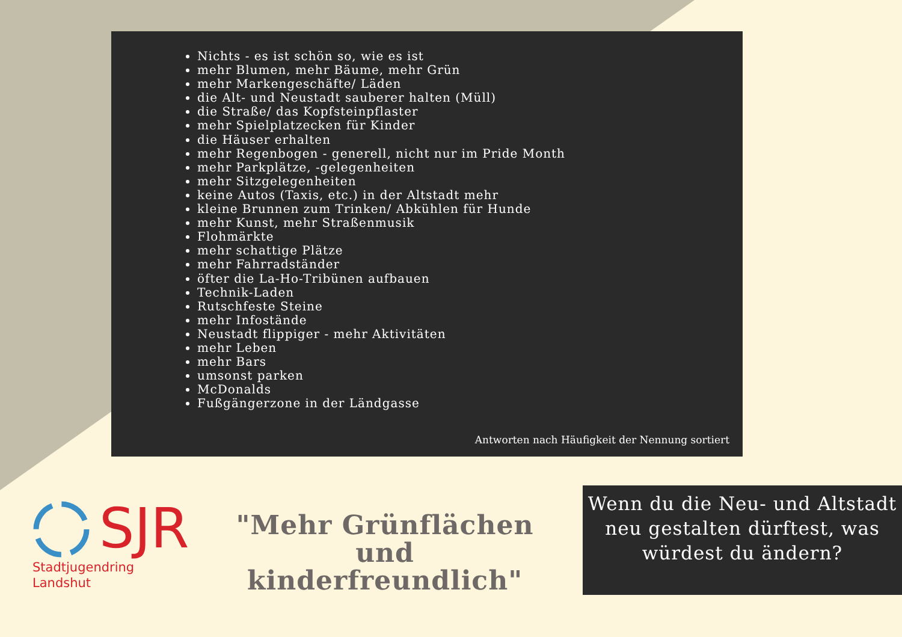Nichts - es ist schön so, wie es ist
mehr Blumen, mehr Bäume, mehr Grün
mehr Markengeschäfte/ Läden
die Alt- und Neustadt sauberer halten (Müll)
die Straße/ das Kopfsteinpflaster
mehr Spielplatzecken für Kinder
die Häuser erhalten
mehr Regenbogen - generell, nicht nur im Pride Month
mehr Parkplätze, -gelegenheiten
mehr Sitzgelegenheiten
keine Autos (Taxis, etc.) in der Altstadt mehr
kleine Brunnen zum Trinken/ Abkühlen für Hunde
mehr Kunst, mehr Straßenmusik
Flohmärkte
mehr schattige Plätze
mehr Fahrradständer
öfter die La-Ho-Tribünen aufbauen
Technik-Laden
Rutschfeste Steine
mehr Infostände
Neustadt flippiger - mehr Aktivitäten
mehr Leben
mehr Bars
umsonst parken
McDonalds
Fußgängerzone in der Ländgasse
Antworten nach Häufigkeit der Nennung sortiert
SJR
Stadtjugendring
Landshut
"Mehr Grünflächen und kinderfreundlich"
Wenn du die Neu- und Altstadt neu gestalten dürftest, was würdest du ändern?